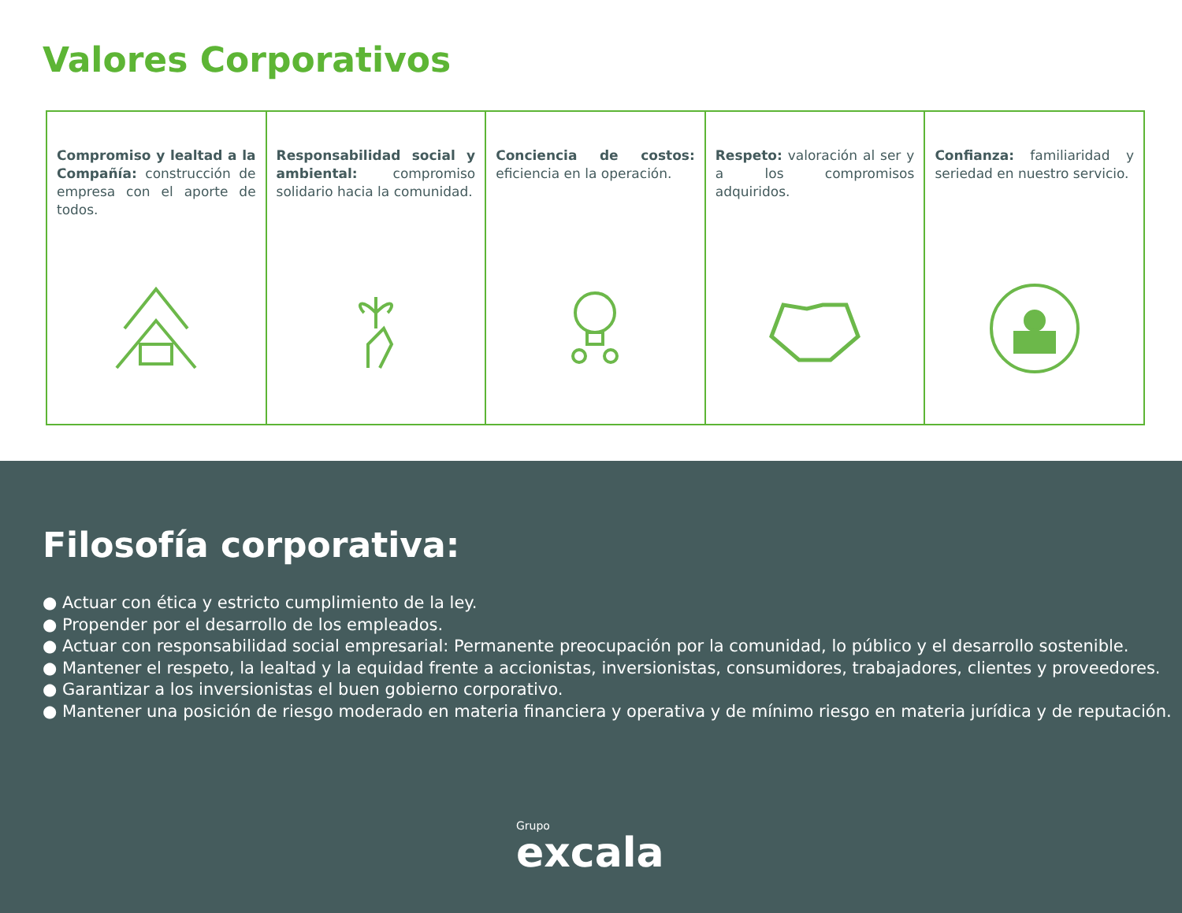Valores Corporativos
Compromiso y lealtad a la Compañía: construcción de empresa con el aporte de todos.
Responsabilidad social y ambiental: compromiso solidario hacia la comunidad.
Conciencia de costos: eficiencia en la operación.
Respeto: valoración al ser y a los compromisos adquiridos.
Confianza: familiaridad y seriedad en nuestro servicio.
Filosofía corporativa:
● Actuar con ética y estricto cumplimiento de la ley.
● Propender por el desarrollo de los empleados.
● Actuar con responsabilidad social empresarial: Permanente preocupación por la comunidad, lo público y el desarrollo sostenible.
● Mantener el respeto, la lealtad y la equidad frente a accionistas, inversionistas, consumidores, trabajadores, clientes y proveedores.
● Garantizar a los inversionistas el buen gobierno corporativo.
● Mantener una posición de riesgo moderado en materia financiera y operativa y de mínimo riesgo en materia jurídica y de reputación.
Grupo
excala